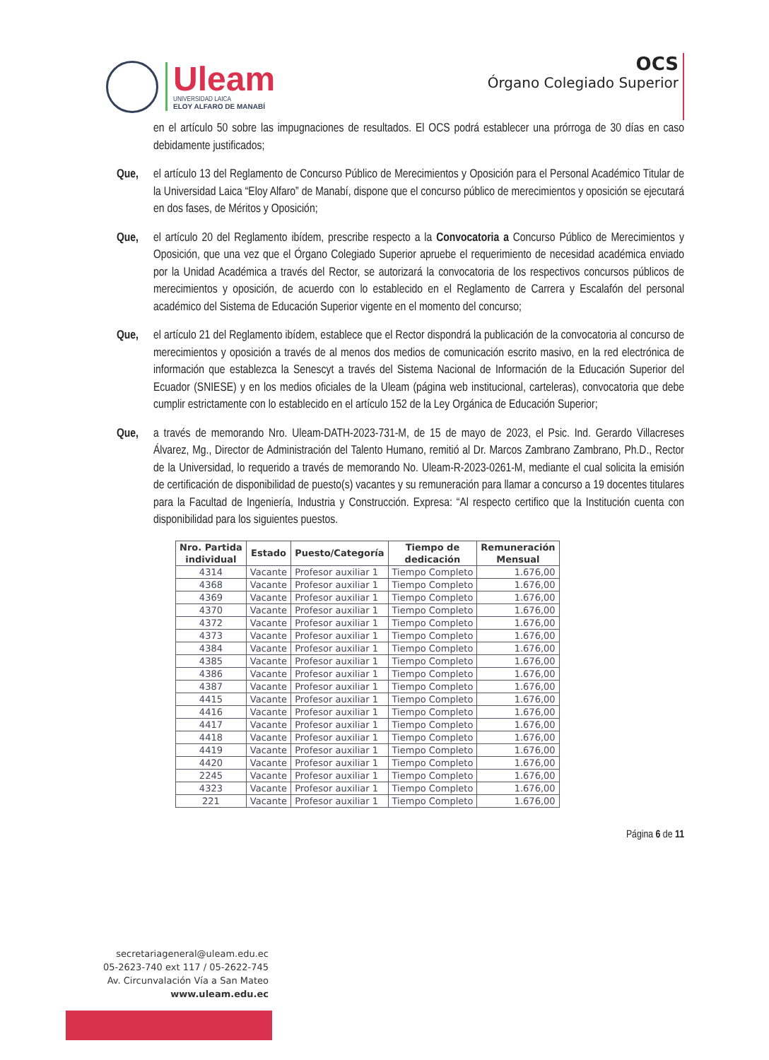Uleam
UNIVERSIDAD LAICA
ELOY ALFARO DE MANABÍ
OCS
Órgano Colegiado Superior
en el artículo 50 sobre las impugnaciones de resultados. El OCS podrá establecer una prórroga de 30 días en caso debidamente justificados;
Que, el artículo 13 del Reglamento de Concurso Público de Merecimientos y Oposición para el Personal Académico Titular de la Universidad Laica “Eloy Alfaro” de Manabí, dispone que el concurso público de merecimientos y oposición se ejecutará en dos fases, de Méritos y Oposición;
Que, el artículo 20 del Reglamento ibídem, prescribe respecto a la Convocatoria a Concurso Público de Merecimientos y Oposición, que una vez que el Órgano Colegiado Superior apruebe el requerimiento de necesidad académica enviado por la Unidad Académica a través del Rector, se autorizará la convocatoria de los respectivos concursos públicos de merecimientos y oposición, de acuerdo con lo establecido en el Reglamento de Carrera y Escalafón del personal académico del Sistema de Educación Superior vigente en el momento del concurso;
Que, el artículo 21 del Reglamento ibídem, establece que el Rector dispondrá la publicación de la convocatoria al concurso de merecimientos y oposición a través de al menos dos medios de comunicación escrito masivo, en la red electrónica de información que establezca la Senescyt a través del Sistema Nacional de Información de la Educación Superior del Ecuador (SNIESE) y en los medios oficiales de la Uleam (página web institucional, carteleras), convocatoria que debe cumplir estrictamente con lo establecido en el artículo 152 de la Ley Orgánica de Educación Superior;
Que, a través de memorando Nro. Uleam-DATH-2023-731-M, de 15 de mayo de 2023, el Psic. Ind. Gerardo Villacreses Álvarez, Mg., Director de Administración del Talento Humano, remitió al Dr. Marcos Zambrano Zambrano, Ph.D., Rector de la Universidad, lo requerido a través de memorando No. Uleam-R-2023-0261-M, mediante el cual solicita la emisión de certificación de disponibilidad de puesto(s) vacantes y su remuneración para llamar a concurso a 19 docentes titulares para la Facultad de Ingeniería, Industria y Construcción. Expresa: “Al respecto certifico que la Institución cuenta con disponibilidad para los siguientes puestos.
| Nro. Partida individual | Estado | Puesto/Categoría | Tiempo de dedicación | Remuneración Mensual |
| --- | --- | --- | --- | --- |
| 4314 | Vacante | Profesor auxiliar 1 | Tiempo Completo | 1.676,00 |
| 4368 | Vacante | Profesor auxiliar 1 | Tiempo Completo | 1.676,00 |
| 4369 | Vacante | Profesor auxiliar 1 | Tiempo Completo | 1.676,00 |
| 4370 | Vacante | Profesor auxiliar 1 | Tiempo Completo | 1.676,00 |
| 4372 | Vacante | Profesor auxiliar 1 | Tiempo Completo | 1.676,00 |
| 4373 | Vacante | Profesor auxiliar 1 | Tiempo Completo | 1.676,00 |
| 4384 | Vacante | Profesor auxiliar 1 | Tiempo Completo | 1.676,00 |
| 4385 | Vacante | Profesor auxiliar 1 | Tiempo Completo | 1.676,00 |
| 4386 | Vacante | Profesor auxiliar 1 | Tiempo Completo | 1.676,00 |
| 4387 | Vacante | Profesor auxiliar 1 | Tiempo Completo | 1.676,00 |
| 4415 | Vacante | Profesor auxiliar 1 | Tiempo Completo | 1.676,00 |
| 4416 | Vacante | Profesor auxiliar 1 | Tiempo Completo | 1.676,00 |
| 4417 | Vacante | Profesor auxiliar 1 | Tiempo Completo | 1.676,00 |
| 4418 | Vacante | Profesor auxiliar 1 | Tiempo Completo | 1.676,00 |
| 4419 | Vacante | Profesor auxiliar 1 | Tiempo Completo | 1.676,00 |
| 4420 | Vacante | Profesor auxiliar 1 | Tiempo Completo | 1.676,00 |
| 2245 | Vacante | Profesor auxiliar 1 | Tiempo Completo | 1.676,00 |
| 4323 | Vacante | Profesor auxiliar 1 | Tiempo Completo | 1.676,00 |
| 221 | Vacante | Profesor auxiliar 1 | Tiempo Completo | 1.676,00 |
Página 6 de 11
secretariageneral@uleam.edu.ec
05-2623-740 ext 117 / 05-2622-745
Av. Circunvalación Vía a San Mateo
www.uleam.edu.ec